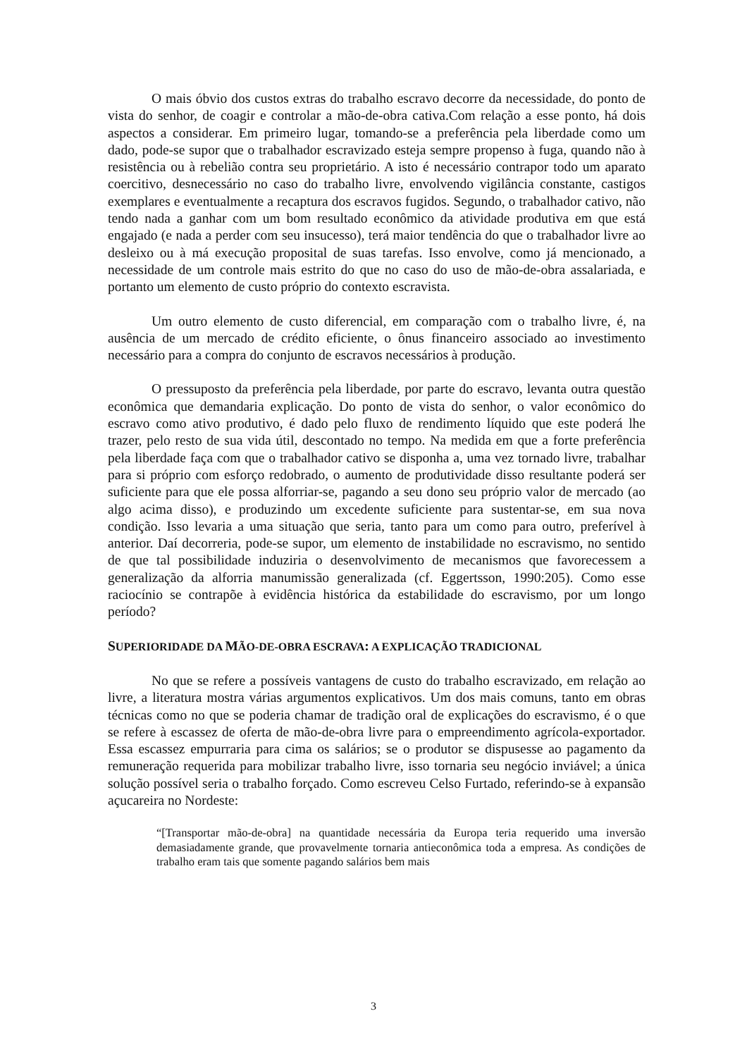O mais óbvio dos custos extras do trabalho escravo decorre da necessidade, do ponto de vista do senhor, de coagir e controlar a mão-de-obra cativa.Com relação a esse ponto, há dois aspectos a considerar. Em primeiro lugar, tomando-se a preferência pela liberdade como um dado, pode-se supor que o trabalhador escravizado esteja sempre propenso à fuga, quando não à resistência ou à rebelião contra seu proprietário. A isto é necessário contrapor todo um aparato coercitivo, desnecessário no caso do trabalho livre, envolvendo vigilância constante, castigos exemplares e eventualmente a recaptura dos escravos fugidos. Segundo, o trabalhador cativo, não tendo nada a ganhar com um bom resultado econômico da atividade produtiva em que está engajado (e nada a perder com seu insucesso), terá maior tendência do que o trabalhador livre ao desleixo ou à má execução proposital de suas tarefas. Isso envolve, como já mencionado, a necessidade de um controle mais estrito do que no caso do uso de mão-de-obra assalariada, e portanto um elemento de custo próprio do contexto escravista.
Um outro elemento de custo diferencial, em comparação com o trabalho livre, é, na ausência de um mercado de crédito eficiente, o ônus financeiro associado ao investimento necessário para a compra do conjunto de escravos necessários à produção.
O pressuposto da preferência pela liberdade, por parte do escravo, levanta outra questão econômica que demandaria explicação. Do ponto de vista do senhor, o valor econômico do escravo como ativo produtivo, é dado pelo fluxo de rendimento líquido que este poderá lhe trazer, pelo resto de sua vida útil, descontado no tempo. Na medida em que a forte preferência pela liberdade faça com que o trabalhador cativo se disponha a, uma vez tornado livre, trabalhar para si próprio com esforço redobrado, o aumento de produtividade disso resultante poderá ser suficiente para que ele possa alforriar-se, pagando a seu dono seu próprio valor de mercado (ao algo acima disso), e produzindo um excedente suficiente para sustentar-se, em sua nova condição. Isso levaria a uma situação que seria, tanto para um como para outro, preferível à anterior. Daí decorreria, pode-se supor, um elemento de instabilidade no escravismo, no sentido de que tal possibilidade induziria o desenvolvimento de mecanismos que favorecessem a generalização da alforria manumissão generalizada (cf. Eggertsson, 1990:205). Como esse raciocínio se contrapõe à evidência histórica da estabilidade do escravismo, por um longo período?
SUPERIORIDADE DA MÃO-DE-OBRA ESCRAVA: A EXPLICAÇÃO TRADICIONAL
No que se refere a possíveis vantagens de custo do trabalho escravizado, em relação ao livre, a literatura mostra várias argumentos explicativos. Um dos mais comuns, tanto em obras técnicas como no que se poderia chamar de tradição oral de explicações do escravismo, é o que se refere à escassez de oferta de mão-de-obra livre para o empreendimento agrícola-exportador. Essa escassez empurraria para cima os salários; se o produtor se dispusesse ao pagamento da remuneração requerida para mobilizar trabalho livre, isso tornaria seu negócio inviável; a única solução possível seria o trabalho forçado. Como escreveu Celso Furtado, referindo-se à expansão açucareira no Nordeste:
“[Transportar mão-de-obra] na quantidade necessária da Europa teria requerido uma inversão demasiadamente grande, que provavelmente tornaria antieconômica toda a empresa. As condições de trabalho eram tais que somente pagando salários bem mais
3